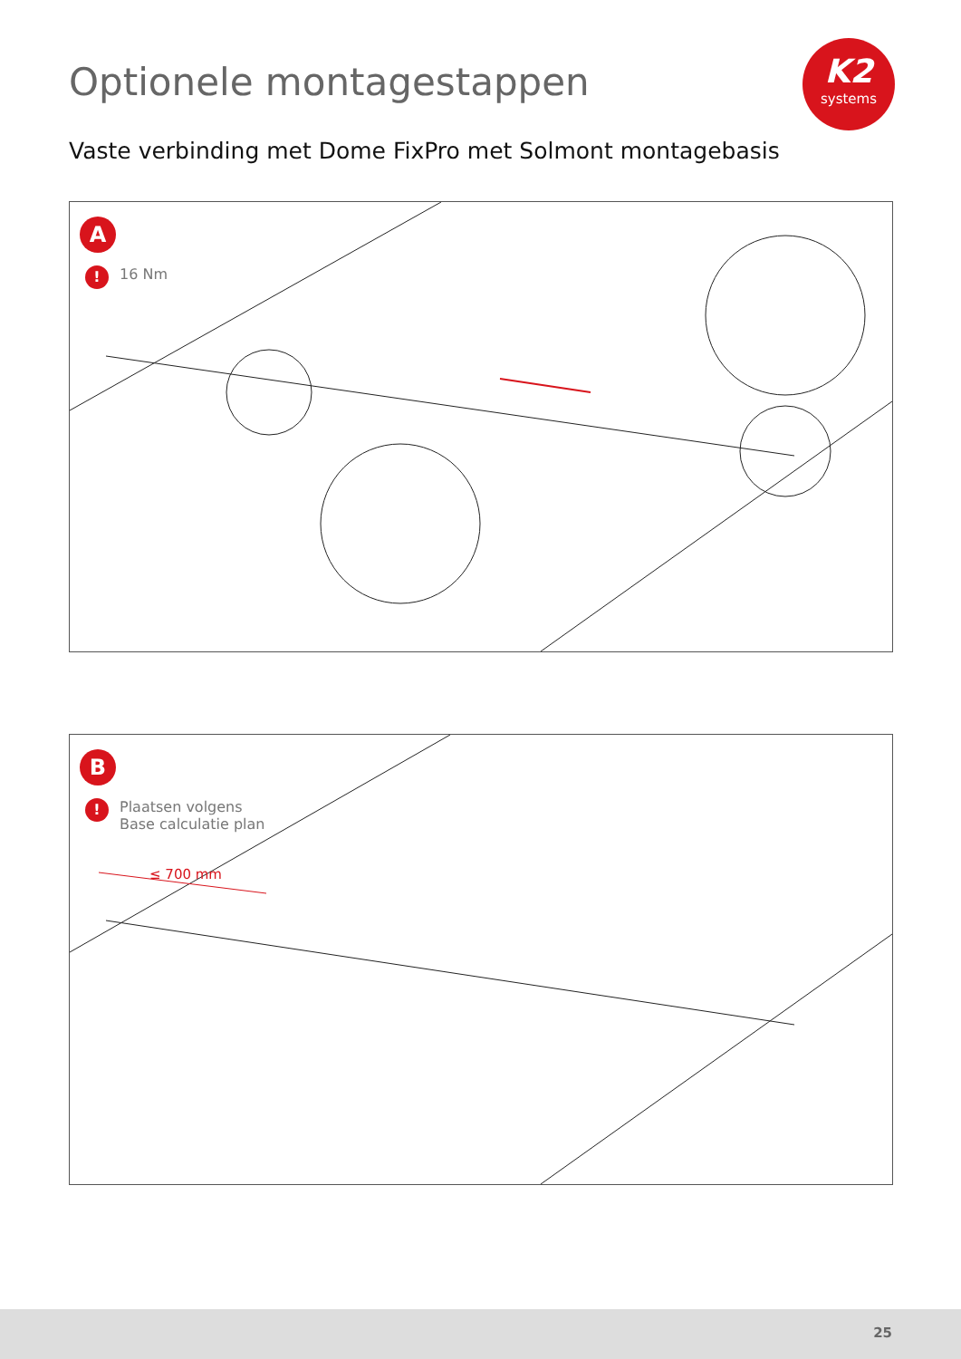Optionele montagestappen
K2
systems
Vaste verbinding met Dome FixPro met Solmont montagebasis
A
!
16 Nm
B
!
Plaatsen volgens
Base calculatie plan
≤ 700 mm
25